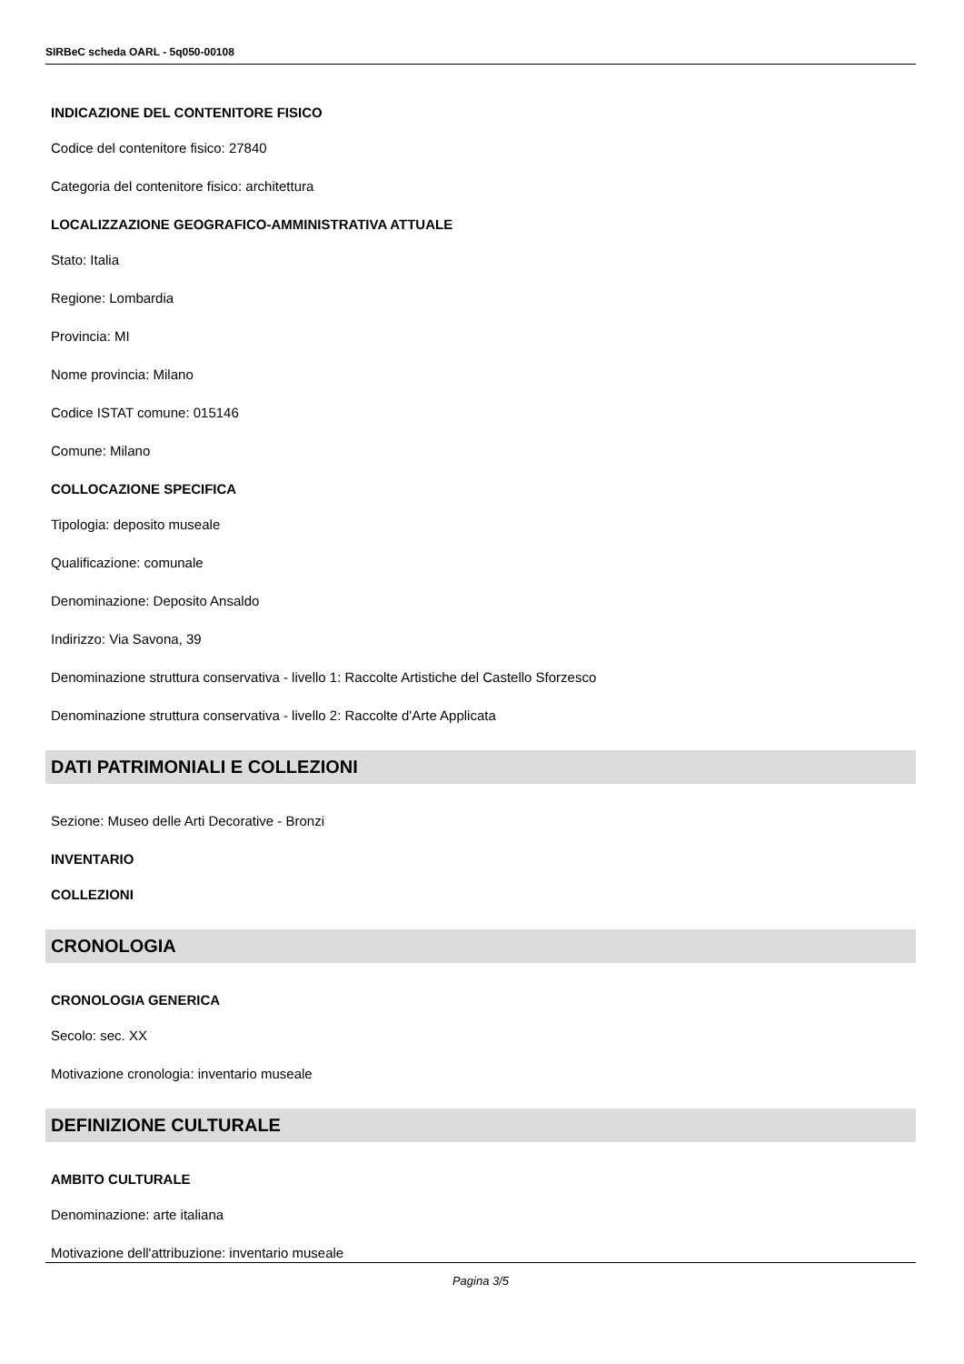SIRBeC scheda OARL - 5q050-00108
INDICAZIONE DEL CONTENITORE FISICO
Codice del contenitore fisico: 27840
Categoria del contenitore fisico: architettura
LOCALIZZAZIONE GEOGRAFICO-AMMINISTRATIVA ATTUALE
Stato: Italia
Regione: Lombardia
Provincia: MI
Nome provincia: Milano
Codice ISTAT comune: 015146
Comune: Milano
COLLOCAZIONE SPECIFICA
Tipologia: deposito museale
Qualificazione: comunale
Denominazione: Deposito Ansaldo
Indirizzo: Via Savona, 39
Denominazione struttura conservativa - livello 1: Raccolte Artistiche del Castello Sforzesco
Denominazione struttura conservativa - livello 2: Raccolte d'Arte Applicata
DATI PATRIMONIALI E COLLEZIONI
Sezione: Museo delle Arti Decorative - Bronzi
INVENTARIO
COLLEZIONI
CRONOLOGIA
CRONOLOGIA GENERICA
Secolo: sec. XX
Motivazione cronologia: inventario museale
DEFINIZIONE CULTURALE
AMBITO CULTURALE
Denominazione: arte italiana
Motivazione dell'attribuzione: inventario museale
Pagina 3/5